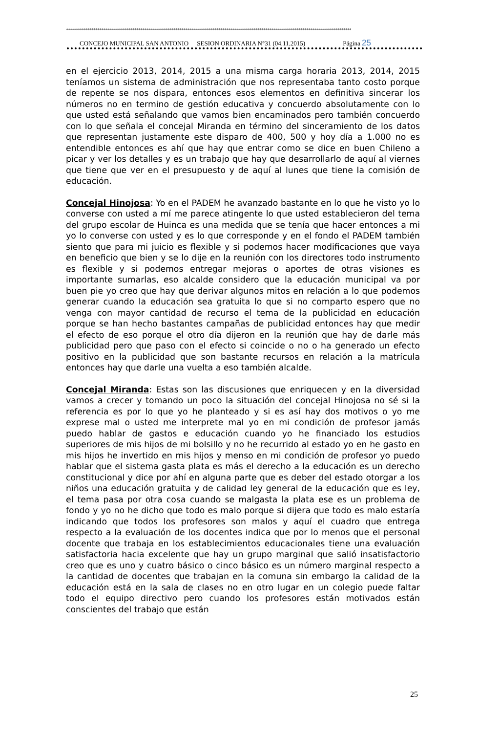**************************************************************************************************************************************************
CONCEJO MUNICIPAL SAN ANTONIO SESION ORDINARIA N°31 (04.11.2015) Página 25
en el ejercicio 2013, 2014, 2015 a una misma carga horaria 2013, 2014, 2015 teníamos un sistema de administración que nos representaba tanto costo porque de repente se nos dispara, entonces esos elementos en definitiva sincerar los números no en termino de gestión educativa y concuerdo absolutamente con lo que usted está señalando que vamos bien encaminados pero también concuerdo con lo que señala el concejal Miranda en término del sinceramiento de los datos que representan justamente este disparo de 400, 500 y hoy día a 1.000 no es entendible entonces es ahí que hay que entrar como se dice en buen Chileno a picar y ver los detalles y es un trabajo que hay que desarrollarlo de aquí al viernes que tiene que ver en el presupuesto y de aquí al lunes que tiene la comisión de educación.
Concejal Hinojosa: Yo en el PADEM he avanzado bastante en lo que he visto yo lo converse con usted a mí me parece atingente lo que usted establecieron del tema del grupo escolar de Huinca es una medida que se tenía que hacer entonces a mi yo lo converse con usted y es lo que corresponde y en el fondo el PADEM también siento que para mi juicio es flexible y si podemos hacer modificaciones que vaya en beneficio que bien y se lo dije en la reunión con los directores todo instrumento es flexible y si podemos entregar mejoras o aportes de otras visiones es importante sumarlas, eso alcalde considero que la educación municipal va por buen pie yo creo que hay que derivar algunos mitos en relación a lo que podemos generar cuando la educación sea gratuita lo que si no comparto espero que no venga con mayor cantidad de recurso el tema de la publicidad en educación porque se han hecho bastantes campañas de publicidad entonces hay que medir el efecto de eso porque el otro día dijeron en la reunión que hay de darle más publicidad pero que paso con el efecto si coincide o no o ha generado un efecto positivo en la publicidad que son bastante recursos en relación a la matrícula entonces hay que darle una vuelta a eso también alcalde.
Concejal Miranda: Estas son las discusiones que enriquecen y en la diversidad vamos a crecer y tomando un poco la situación del concejal Hinojosa no sé si la referencia es por lo que yo he planteado y si es así hay dos motivos o yo me exprese mal o usted me interprete mal yo en mi condición de profesor jamás puedo hablar de gastos e educación cuando yo he financiado los estudios superiores de mis hijos de mi bolsillo y no he recurrido al estado yo en he gasto en mis hijos he invertido en mis hijos y menso en mi condición de profesor yo puedo hablar que el sistema gasta plata es más el derecho a la educación es un derecho constitucional y dice por ahí en alguna parte que es deber del estado otorgar a los niños una educación gratuita y de calidad ley general de la educación que es ley, el tema pasa por otra cosa cuando se malgasta la plata ese es un problema de fondo y yo no he dicho que todo es malo porque si dijera que todo es malo estaría indicando que todos los profesores son malos y aquí el cuadro que entrega respecto a la evaluación de los docentes indica que por lo menos que el personal docente que trabaja en los establecimientos educacionales tiene una evaluación satisfactoria hacia excelente que hay un grupo marginal que salió insatisfactorio creo que es uno y cuatro básico o cinco básico es un número marginal respecto a la cantidad de docentes que trabajan en la comuna sin embargo la calidad de la educación está en la sala de clases no en otro lugar en un colegio puede faltar todo el equipo directivo pero cuando los profesores están motivados están conscientes del trabajo que están
25